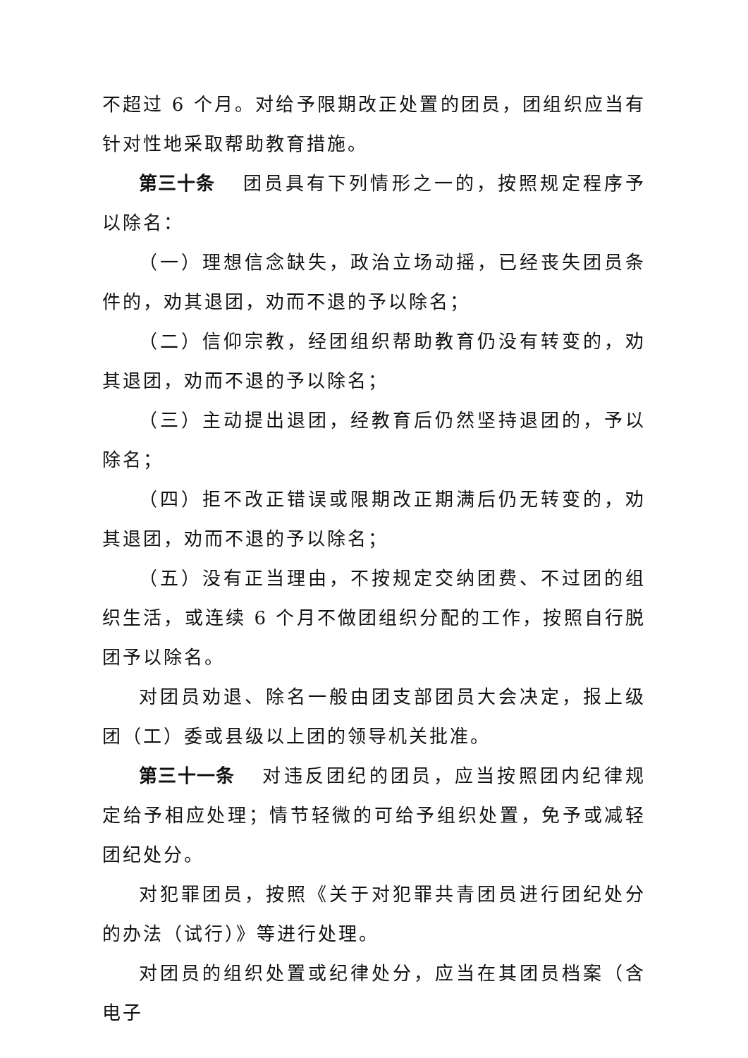不超过 6 个月。对给予限期改正处置的团员，团组织应当有针对性地采取帮助教育措施。
第三十条 团员具有下列情形之一的，按照规定程序予以除名：
（一）理想信念缺失，政治立场动摇，已经丧失团员条件的，劝其退团，劝而不退的予以除名；
（二）信仰宗教，经团组织帮助教育仍没有转变的，劝其退团，劝而不退的予以除名；
（三）主动提出退团，经教育后仍然坚持退团的，予以除名；
（四）拒不改正错误或限期改正期满后仍无转变的，劝其退团，劝而不退的予以除名；
（五）没有正当理由，不按规定交纳团费、不过团的组织生活，或连续 6 个月不做团组织分配的工作，按照自行脱团予以除名。
对团员劝退、除名一般由团支部团员大会决定，报上级团（工）委或县级以上团的领导机关批准。
第三十一条 对违反团纪的团员，应当按照团内纪律规定给予相应处理；情节轻微的可给予组织处置，免予或减轻团纪处分。
对犯罪团员，按照《关于对犯罪共青团员进行团纪处分的办法（试行）》等进行处理。
对团员的组织处置或纪律处分，应当在其团员档案（含电子